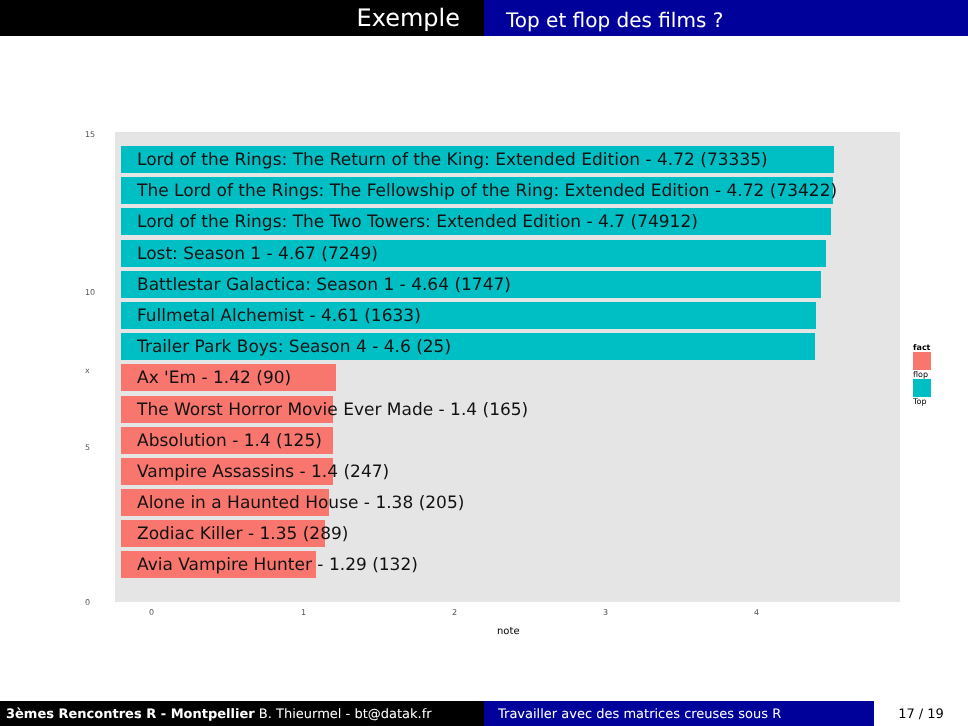Exemple
Top et flop des films ?
15
10
5
0
x
Lord of the Rings: The Return of the King: Extended Edition - 4.72 (73335)
The Lord of the Rings: The Fellowship of the Ring: Extended Edition - 4.72 (73422)
Lord of the Rings: The Two Towers: Extended Edition - 4.7 (74912)
Lost: Season 1 - 4.67 (7249)
Battlestar Galactica: Season 1 - 4.64 (1747)
Fullmetal Alchemist - 4.61 (1633)
Trailer Park Boys: Season 4 - 4.6 (25)
Ax 'Em - 1.42 (90)
The Worst Horror Movie Ever Made - 1.4 (165)
Absolution - 1.4 (125)
Vampire Assassins - 1.4 (247)
Alone in a Haunted House - 1.38 (205)
Zodiac Killer - 1.35 (289)
Avia Vampire Hunter - 1.29 (132)
0 1 2 3 4
note
fact
flop
Top
3èmes Rencontres R - Montpellier B. Thieurmel - bt@datak.fr Travailler avec des matrices creuses sous R 17 / 19